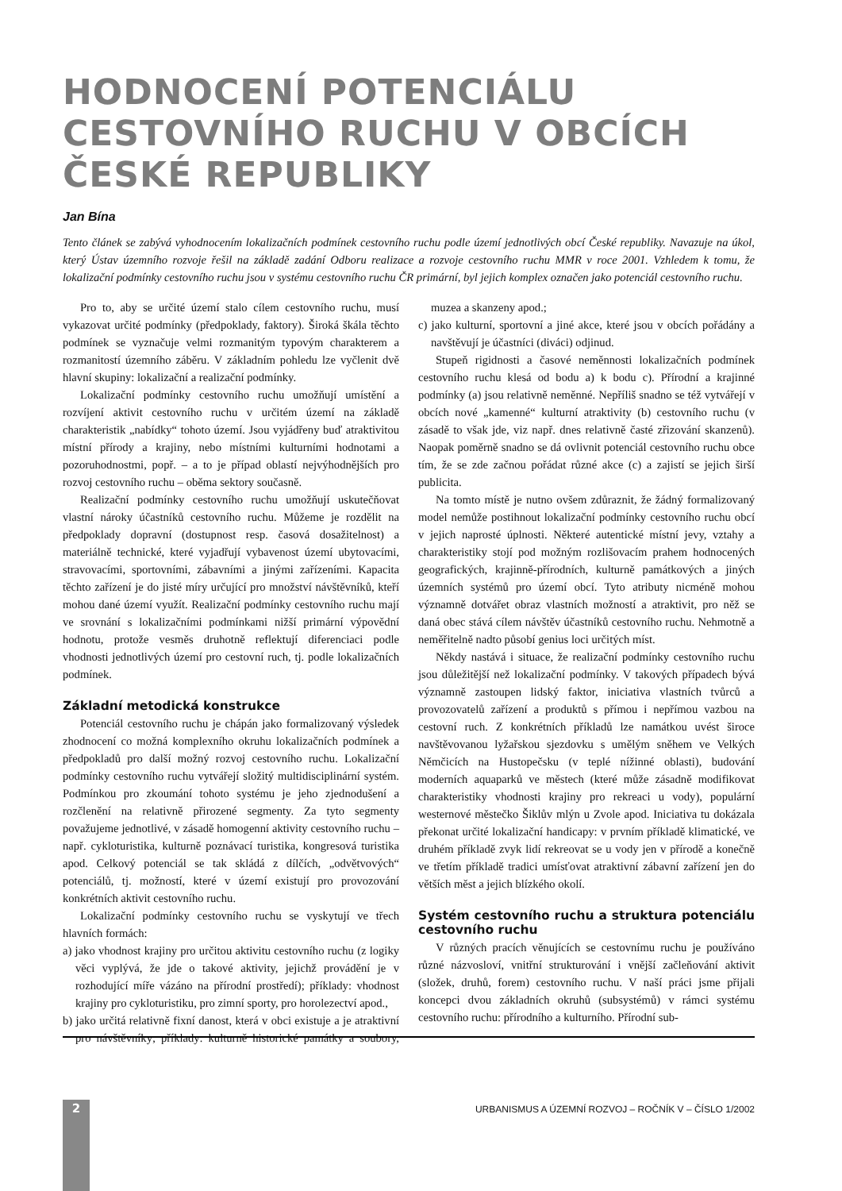HODNOCENÍ POTENCIÁLU CESTOVNÍHO RUCHU V OBCÍCH ČESKÉ REPUBLIKY
Jan Bína
Tento článek se zabývá vyhodnocením lokalizačních podmínek cestovního ruchu podle území jednotlivých obcí České republiky. Navazuje na úkol, který Ústav územního rozvoje řešil na základě zadání Odboru realizace a rozvoje cestovního ruchu MMR v roce 2001. Vzhledem k tomu, že lokalizační podmínky cestovního ruchu jsou v systému cestovního ruchu ČR primární, byl jejich komplex označen jako potenciál cestovního ruchu.
Pro to, aby se určité území stalo cílem cestovního ruchu, musí vykazovat určité podmínky (předpoklady, faktory). Široká škála těchto podmínek se vyznačuje velmi rozmanitým typovým charakterem a rozmanitostí územního záběru. V základním pohledu lze vyčlenit dvě hlavní skupiny: lokalizační a realizační podmínky.
Lokalizační podmínky cestovního ruchu umožňují umístění a rozvíjení aktivit cestovního ruchu v určitém území na základě charakteristik „nabídky“ tohoto území. Jsou vyjádřeny buď atraktivitou místní přírody a krajiny, nebo místními kulturními hodnotami a pozoruhodnostmi, popř. – a to je případ oblastí nejvýhodnějších pro rozvoj cestovního ruchu – oběma sektory současně.
Realizační podmínky cestovního ruchu umožňují uskutečňovat vlastní nároky účastníků cestovního ruchu. Můžeme je rozdělit na předpoklady dopravní (dostupnost resp. časová dosažitelnost) a materiálně technické, které vyjadřují vybavenost území ubytovacími, stravovacími, sportovními, zábavními a jinými zařízeními. Kapacita těchto zařízení je do jisté míry určující pro množství návštěvníků, kteří mohou dané území využít. Realizační podmínky cestovního ruchu mají ve srovnání s lokalizačními podmínkami nižší primární výpovědní hodnotu, protože vesměs druhotně reflektují diferenciaci podle vhodnosti jednotlivých území pro cestovní ruch, tj. podle lokalizačních podmínek.
Základní metodická konstrukce
Potenciál cestovního ruchu je chápán jako formalizovaný výsledek zhodnocení co možná komplexního okruhu lokalizačních podmínek a předpokladů pro další možný rozvoj cestovního ruchu. Lokalizační podmínky cestovního ruchu vytvářejí složitý multidisciplinární systém. Podmínkou pro zkoumání tohoto systému je jeho zjednodušení a rozčlenění na relativně přirozené segmenty. Za tyto segmenty považujeme jednotlivé, v zásadě homogenní aktivity cestovního ruchu – např. cykloturistika, kulturně poznávací turistika, kongresová turistika apod. Celkový potenciál se tak skládá z dílčích, „odvětvových“ potenciálů, tj. možností, které v území existují pro provozování konkrétních aktivit cestovního ruchu.
Lokalizační podmínky cestovního ruchu se vyskytují ve třech hlavních formách:
a) jako vhodnost krajiny pro určitou aktivitu cestovního ruchu (z logiky věci vyplývá, že jde o takové aktivity, jejichž provádění je v rozhodující míře vázáno na přírodní prostředí); příklady: vhodnost krajiny pro cykloturistiku, pro zimní sporty, pro horolezectví apod.,
b) jako určitá relativně fixní danost, která v obci existuje a je atraktivní pro návštěvníky; příklady: kulturně historické památky a soubory, muzea a skanzeny apod.;
c) jako kulturní, sportovní a jiné akce, které jsou v obcích pořádány a navštěvují je účastníci (diváci) odjinud.
Stupeň rigidnosti a časové neměnnosti lokalizačních podmínek cestovního ruchu klesá od bodu a) k bodu c). Přírodní a krajinné podmínky (a) jsou relativně neměnné. Nepříliš snadno se též vytvářejí v obcích nové „kamenné“ kulturní atraktivity (b) cestovního ruchu (v zásadě to však jde, viz např. dnes relativně časté zřizování skanzenů). Naopak poměrně snadno se dá ovlivnit potenciál cestovního ruchu obce tím, že se zde začnou pořádat různé akce (c) a zajistí se jejich širší publicita.
Na tomto místě je nutno ovšem zdůraznit, že žádný formalizovaný model nemůže postihnout lokalizační podmínky cestovního ruchu obcí v jejich naprosté úplnosti. Některé autentické místní jevy, vztahy a charakteristiky stojí pod možným rozlišovacím prahem hodnocených geografických, krajinně-přírodních, kulturně památkových a jiných územních systémů pro území obcí. Tyto atributy nicméně mohou významně dotvářet obraz vlastních možností a atraktivit, pro něž se daná obec stává cílem návštěv účastníků cestovního ruchu. Nehmotně a neměřitelně nadto působí genius loci určitých míst.
Někdy nastává i situace, že realizační podmínky cestovního ruchu jsou důležitější než lokalizační podmínky. V takových případech bývá významně zastoupen lidský faktor, iniciativa vlastních tvůrců a provozovatelů zařízení a produktů s přímou i nepřímou vazbou na cestovní ruch. Z konkrétních příkladů lze namátkou uvést široce navštěvovanou lyžařskou sjezdovku s umělým sněhem ve Velkých Němčicích na Hustopečsku (v teplé nížinné oblasti), budování moderních aquaparků ve městech (které může zásadně modifikovat charakteristiky vhodnosti krajiny pro rekreaci u vody), populární westernové městečko Šiklův mlýn u Zvole apod. Iniciativa tu dokázala překonat určité lokalizační handicapy: v prvním příkladě klimatické, ve druhém příkladě zvyk lidí rekreovat se u vody jen v přírodě a konečně ve třetím příkladě tradici umísťovat atraktivní zábavní zařízení jen do větších měst a jejich blízkého okolí.
Systém cestovního ruchu a struktura potenciálu cestovního ruchu
V různých pracích věnujících se cestovnímu ruchu je používáno různé názvosloví, vnitřní strukturování i vnější začleňování aktivit (složek, druhů, forem) cestovního ruchu. V naší práci jsme přijali koncepci dvou základních okruhů (subsystémů) v rámci systému cestovního ruchu: přírodního a kulturního. Přírodní sub-
2
URBANISMUS A ÚZEMNÍ ROZVOJ – ROČNÍK V – ČÍSLO 1/2002